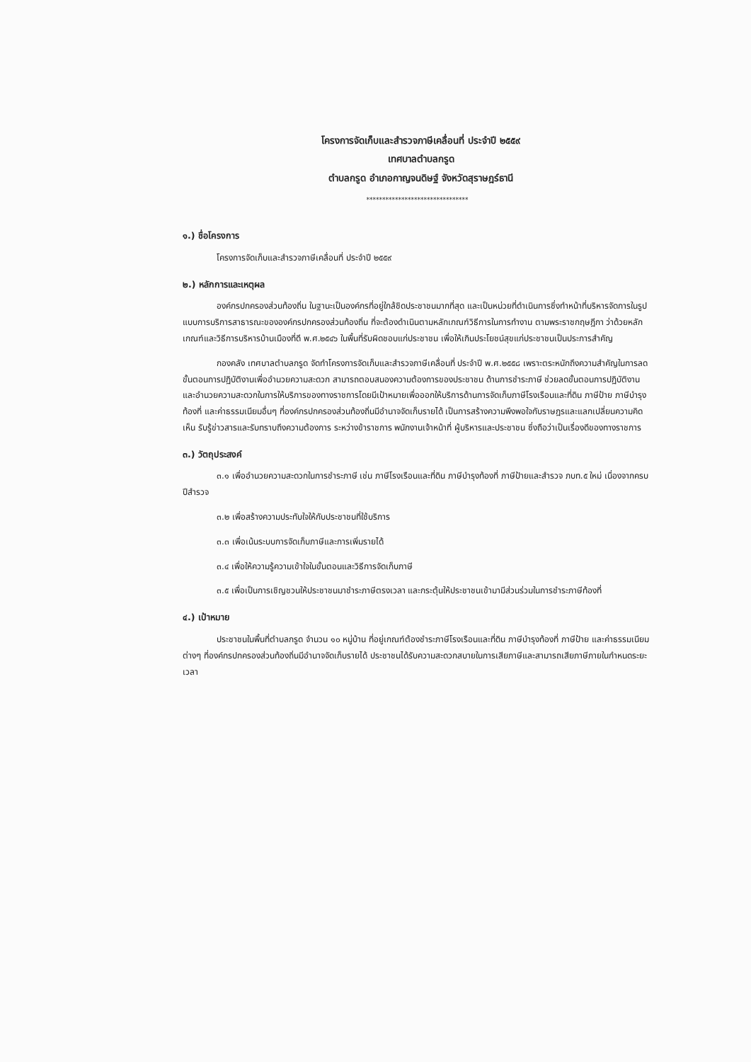โครงการจัดเก็บและสำรวจภาษีเคลื่อนที่ ประจำปี ๒๕๕๙
เทศบาลตำบลกรูด
ตำบลกรูด อำเภอกาญจนดิษฐ์ จังหวัดสุราษฎร์ธานี
********************************
๑.) ชื่อโครงการ
โครงการจัดเก็บและสำรวจภาษีเคลื่อนที่ ประจำปี ๒๕๕๙
๒.) หลักการและเหตุผล
องค์กรปกครองส่วนท้องถิ่น ในฐานะเป็นองค์กรที่อยู่ใกล้ชิดประชาชนมากที่สุด และเป็นหน่วยที่ดำเนินการซึ่งทำหน้าที่บริหารจัดการในรูปแบบการบริการสาธารณะขององค์กรปกครองส่วนท้องถิ่น ที่จะต้องดำเนินตามหลักเกณฑ์วิธีการในการทำงาน ตามพระราชกฤษฎีกา ว่าด้วยหลักเกณฑ์และวิธีการบริหารบ้านเมืองที่ดี พ.ศ.๒๕๔๖ ในพื้นที่รับผิดชอบแก่ประชาชน เพื่อให้เกินประโยชน์สุขแก่ประชาชนเป็นประการสำคัญ
กองคลัง เทศบาลตำบลกรูด จัดทำโครงการจัดเก็บและสำรวจภาษีเคลื่อนที่ ประจำปี พ.ศ.๒๕๕๘ เพราะตระหนักถึงความสำคัญในการลดขั้นตอนการปฏิบัติงานเพื่ออำนวยความสะดวก สามารถตอบสนองความต้องการของประชาชน ด้านการชำระภาษี ช่วยลดขั้นตอนการปฏิบัติงาน และอำนวยความสะดวกในการให้บริการของทางราชการโดยมีเป้าหมายเพื่อออกให้บริการด้านการจัดเก็บภาษีโรงเรือนและที่ดิน ภาษีป้าย ภาษีบำรุงท้องที่ และค่าธรรมเนียมอื่นๆ ที่องค์กรปกครองส่วนท้องถิ่นมีอำนาจจัดเก็บรายได้ เป็นการสร้างความพึงพอใจกับราษฎรและแลกเปลี่ยนความคิดเห็น รับรู้ข่าวสารและรับทราบถึงความต้องการ ระหว่างข้าราชการ พนักงานเจ้าหน้าที่ ผู้บริหารและประชาชน ซึ่งถือว่าเป็นเรื่องดีของทางราชการ
๓.) วัตถุประสงค์
๓.๑ เพื่ออำนวยความสะดวกในการชำระภาษี เช่น ภาษีโรงเรือนและที่ดิน ภาษีบำรุงท้องที่ ภาษีป้ายและสำรวจ ภบท.๕ ใหม่ เนื่องจากครบปีสำรวจ
๓.๒ เพื่อสร้างความประทับใจให้กับประชาชนที่ใช้บริการ
๓.๓ เพื่อเน้นระบบการจัดเก็บภาษีและการเพิ่มรายได้
๓.๔ เพื่อให้ความรู้ความเข้าใจในขั้นตอนและวิธีการจัดเก็บภาษี
๓.๕ เพื่อเป็นการเชิญชวนให้ประชาชนมาชำระภาษีตรงเวลา และกระตุ้นให้ประชาชนเข้ามามีส่วนร่วมในการชำระภาษีท้องที่
๔.) เป้าหมาย
ประชาชนในพื้นที่ตำบลกรูด จำนวน ๑๐ หมู่บ้าน ที่อยู่เกณฑ์ต้องชำระภาษีโรงเรือนและที่ดิน ภาษีบำรุงท้องที่ ภาษีป้าย และค่าธรรมเนียมต่างๆ ที่องค์กรปกครองส่วนท้องถิ่นมีอำนาจจัดเก็บรายได้ ประชาชนได้รับความสะดวกสบายในการเสียภาษีและสามารถเสียภาษีภายในกำหนดระยะเวลา